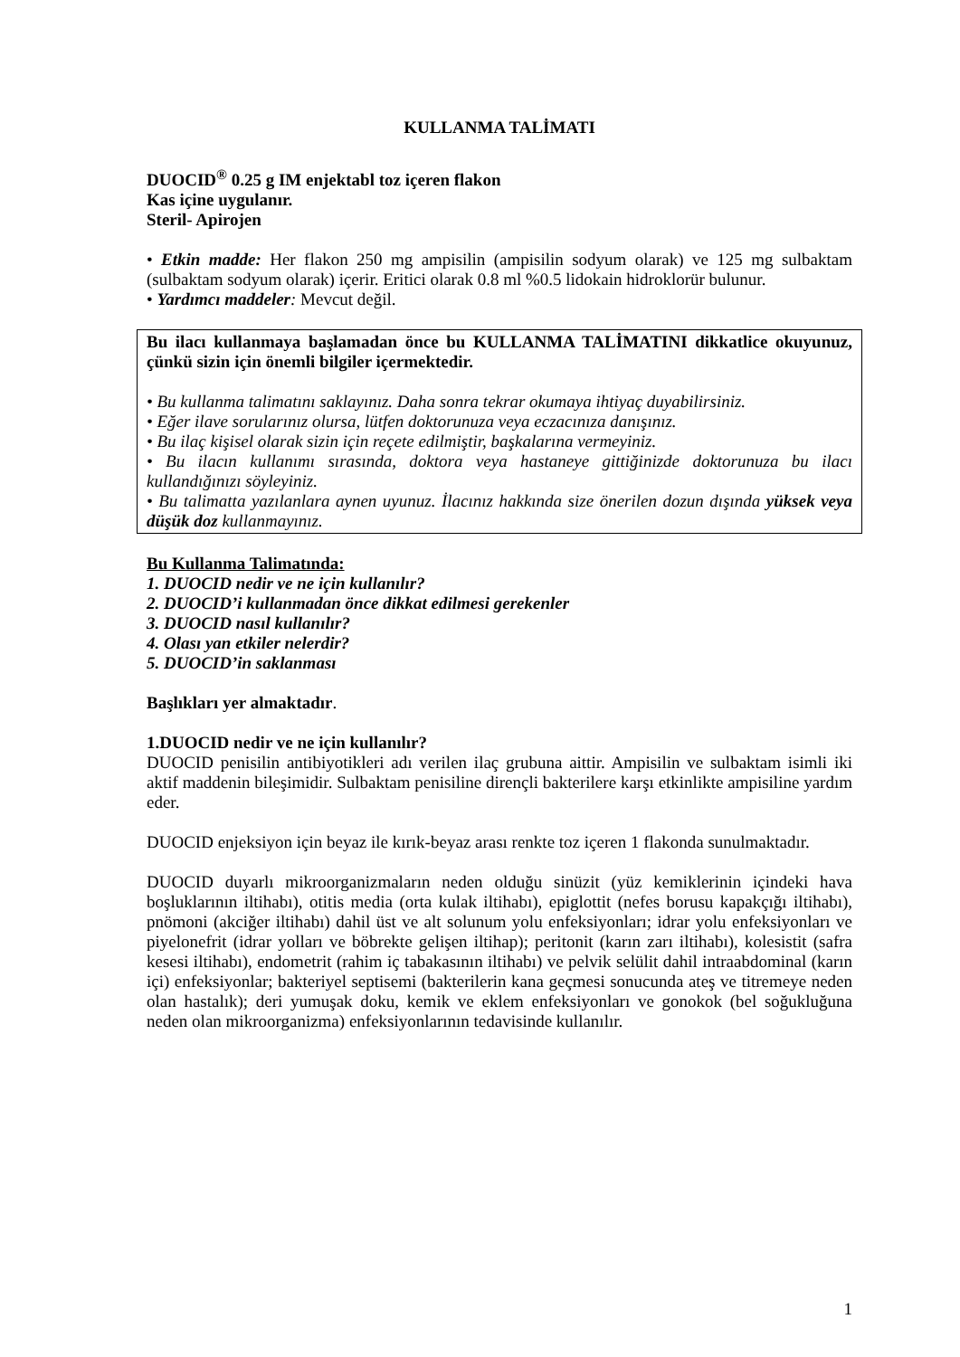KULLANMA TALİMATI
DUOCID<sup>®</sup> 0.25 g IM enjektabl toz içeren flakon
Kas içine uygulanır.
Steril- Apirojen
• Etkin madde: Her flakon 250 mg ampisilin (ampisilin sodyum olarak) ve 125 mg sulbaktam (sulbaktam sodyum olarak) içerir. Eritici olarak 0.8 ml %0.5 lidokain hidroklorür bulunur.
• Yardımcı maddeler: Mevcut değil.
Bu ilacı kullanmaya başlamadan önce bu KULLANMA TALİMATINI dikkatlice okuyunuz, çünkü sizin için önemli bilgiler içermektedir.
• Bu kullanma talimatını saklayınız. Daha sonra tekrar okumaya ihtiyaç duyabilirsiniz.
• Eğer ilave sorularınız olursa, lütfen doktorunuza veya eczacınıza danışınız.
• Bu ilaç kişisel olarak sizin için reçete edilmiştir, başkalarına vermeyiniz.
• Bu ilacın kullanımı sırasında, doktora veya hastaneye gittiğinizde doktorunuza bu ilacı kullandığınızı söyleyiniz.
• Bu talimatta yazılanlara aynen uyunuz. İlacınız hakkında size önerilen dozun dışında yüksek veya düşük doz kullanmayınız.
Bu Kullanma Talimatında:
1. DUOCID nedir ve ne için kullanılır?
2. DUOCID’i kullanmadan önce dikkat edilmesi gerekenler
3. DUOCID nasıl kullanılır?
4. Olası yan etkiler nelerdir?
5. DUOCID’in saklanması
Başlıkları yer almaktadır.
1.DUOCID nedir ve ne için kullanılır?
DUOCID penisilin antibiyotikleri adı verilen ilaç grubuna aittir. Ampisilin ve sulbaktam isimli iki aktif maddenin bileşimidir. Sulbaktam penisiline dirençli bakterilere karşı etkinlikte ampisiline yardım eder.
DUOCID enjeksiyon için beyaz ile kırık-beyaz arası renkte toz içeren 1 flakonda sunulmaktadır.
DUOCID duyarlı mikroorganizmaların neden olduğu sinüzit (yüz kemiklerinin içindeki hava boşluklarının iltihabı), otitis media (orta kulak iltihabı), epiglottit (nefes borusu kapakçığı iltihabı), pnömoni (akciğer iltihabı) dahil üst ve alt solunum yolu enfeksiyonları; idrar yolu enfeksiyonları ve piyelonefrit (idrar yolları ve böbrekte gelişen iltihap); peritonit (karın zarı iltihabı), kolesistit (safra kesesi iltihabı), endometrit (rahim iç tabakasının iltihabı) ve pelvik selülit dahil intraabdominal (karın içi) enfeksiyonlar; bakteriyel septisemi (bakterilerin kana geçmesi sonucunda ateş ve titremeye neden olan hastalık); deri yumuşak doku, kemik ve eklem enfeksiyonları ve gonokok (bel soğukluğuna neden olan mikroorganizma) enfeksiyonlarının tedavisinde kullanılır.
1